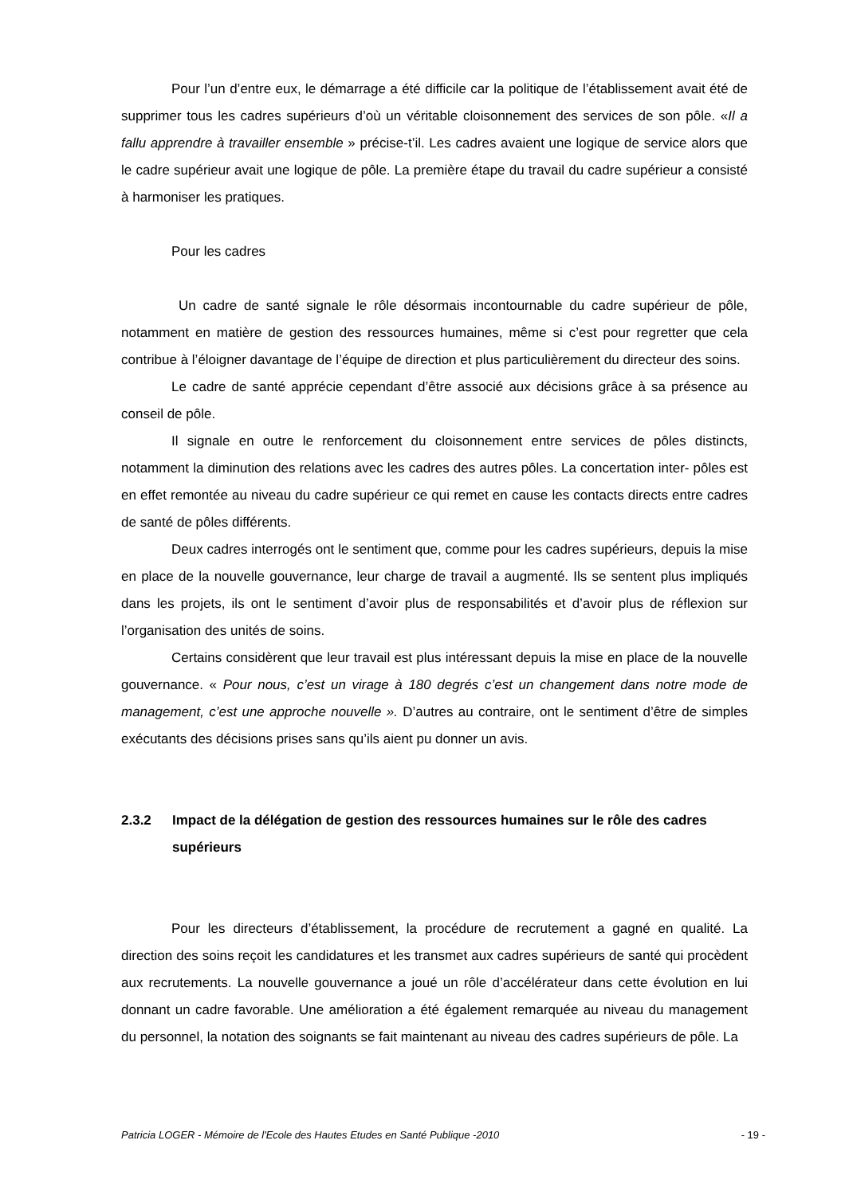Pour l’un d’entre eux, le démarrage a été difficile car la politique de l’établissement avait été de supprimer tous les cadres supérieurs d’où un véritable cloisonnement des services de son pôle. «Il a fallu apprendre à travailler ensemble » précise-t’il. Les cadres avaient une logique de service alors que le cadre supérieur avait une logique de pôle. La première étape du travail du cadre supérieur a consisté à harmoniser les pratiques.
Pour les cadres
Un cadre de santé signale le rôle désormais incontournable du cadre supérieur de pôle, notamment en matière de gestion des ressources humaines, même si c’est pour regretter que cela contribue à l’éloigner davantage de l’équipe de direction et plus particulièrement du directeur des soins.
Le cadre de santé apprécie cependant d’être associé aux décisions grâce à sa présence au conseil de pôle.
Il signale en outre le renforcement du cloisonnement entre services de pôles distincts, notamment la diminution des relations avec les cadres des autres pôles. La concertation inter- pôles est en effet remontée au niveau du cadre supérieur ce qui remet en cause les contacts directs entre cadres de santé de pôles différents.
Deux cadres interrogés ont le sentiment que, comme pour les cadres supérieurs, depuis la mise en place de la nouvelle gouvernance, leur charge de travail a augmenté. Ils se sentent plus impliqués dans les projets, ils ont le sentiment d’avoir plus de responsabilités et d’avoir plus de réflexion sur l’organisation des unités de soins.
Certains considèrent que leur travail est plus intéressant depuis la mise en place de la nouvelle gouvernance. « Pour nous, c’est un virage à 180 degrés c’est un changement dans notre mode de management, c’est une approche nouvelle ». D’autres au contraire, ont le sentiment d’être de simples exécutants des décisions prises sans qu’ils aient pu donner un avis.
2.3.2 Impact de la délégation de gestion des ressources humaines sur le rôle des cadres supérieurs
Pour les directeurs d’établissement, la procédure de recrutement a gagné en qualité. La direction des soins reçoit les candidatures et les transmet aux cadres supérieurs de santé qui procèdent aux recrutements. La nouvelle gouvernance a joué un rôle d’accélérateur dans cette évolution en lui donnant un cadre favorable. Une amélioration a été également remarquée au niveau du management du personnel, la notation des soignants se fait maintenant au niveau des cadres supérieurs de pôle. La
Patricia LOGER - Mémoire de l'Ecole des Hautes Etudes en Santé Publique -2010 - 19 -